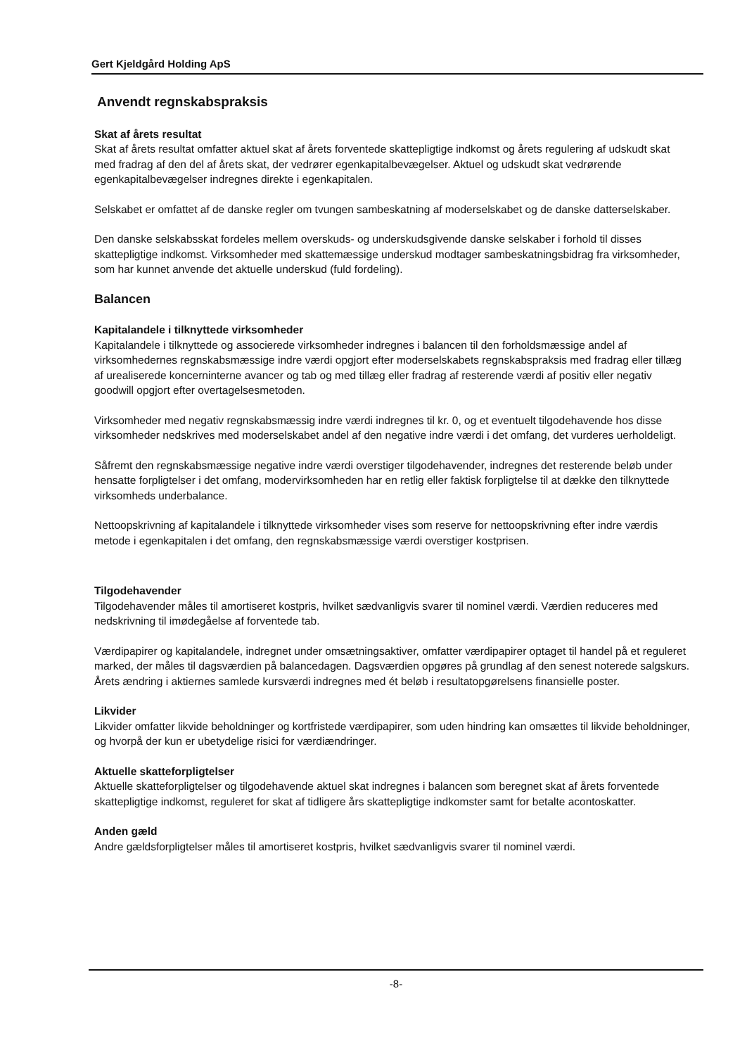Gert Kjeldgård Holding ApS
Anvendt regnskabspraksis
Skat af årets resultat
Skat af årets resultat omfatter aktuel skat af årets forventede skattepligtige indkomst og årets regulering af udskudt skat med fradrag af den del af årets skat, der vedrører egenkapitalbevægelser. Aktuel og udskudt skat vedrørende egenkapitalbevægelser indregnes direkte i egenkapitalen.
Selskabet er omfattet af de danske regler om tvungen sambeskatning af moderselskabet og de danske datterselskaber.
Den danske selskabsskat fordeles mellem overskuds- og underskudsgivende danske selskaber i forhold til disses skattepligtige indkomst. Virksomheder med skattemæssige underskud modtager sambeskatningsbidrag fra virksomheder, som har kunnet anvende det aktuelle underskud (fuld fordeling).
Balancen
Kapitalandele i tilknyttede virksomheder
Kapitalandele i tilknyttede og associerede virksomheder indregnes i balancen til den forholdsmæssige andel af virksomhedernes regnskabsmæssige indre værdi opgjort efter moderselskabets regnskabspraksis med fradrag eller tillæg af urealiserede koncerninterne avancer og tab og med tillæg eller fradrag af resterende værdi af positiv eller negativ goodwill opgjort efter overtagelsesmetoden.
Virksomheder med negativ regnskabsmæssig indre værdi indregnes til kr. 0, og et eventuelt tilgodehavende hos disse virksomheder nedskrives med moderselskabet andel af den negative indre værdi i det omfang, det vurderes uerholdeligt.
Såfremt den regnskabsmæssige negative indre værdi overstiger tilgodehavender, indregnes det resterende beløb under hensatte forpligtelser i det omfang, modervirksomheden har en retlig eller faktisk forpligtelse til at dække den tilknyttede virksomheds underbalance.
Nettoopskrivning af kapitalandele i tilknyttede virksomheder vises som reserve for nettoopskrivning efter indre værdis metode i egenkapitalen i det omfang, den regnskabsmæssige værdi overstiger kostprisen.
Tilgodehavender
Tilgodehavender måles til amortiseret kostpris, hvilket sædvanligvis svarer til nominel værdi. Værdien reduceres med nedskrivning til imødegåelse af forventede tab.
Værdipapirer og kapitalandele, indregnet under omsætningsaktiver, omfatter værdipapirer optaget til handel på et reguleret marked, der måles til dagsværdien på balancedagen. Dagsværdien opgøres på grundlag af den senest noterede salgskurs. Årets ændring i aktiernes samlede kursværdi indregnes med ét beløb i resultatopgørelsens finansielle poster.
Likvider
Likvider omfatter likvide beholdninger og kortfristede værdipapirer, som uden hindring kan omsættes til likvide beholdninger, og hvorpå der kun er ubetydelige risici for værdiændringer.
Aktuelle skatteforpligtelser
Aktuelle skatteforpligtelser og tilgodehavende aktuel skat indregnes i balancen som beregnet skat af årets forventede skattepligtige indkomst, reguleret for skat af tidligere års skattepligtige indkomster samt for betalte acontoskatter.
Anden gæld
Andre gældsforpligtelser måles til amortiseret kostpris, hvilket sædvanligvis svarer til nominel værdi.
-8-